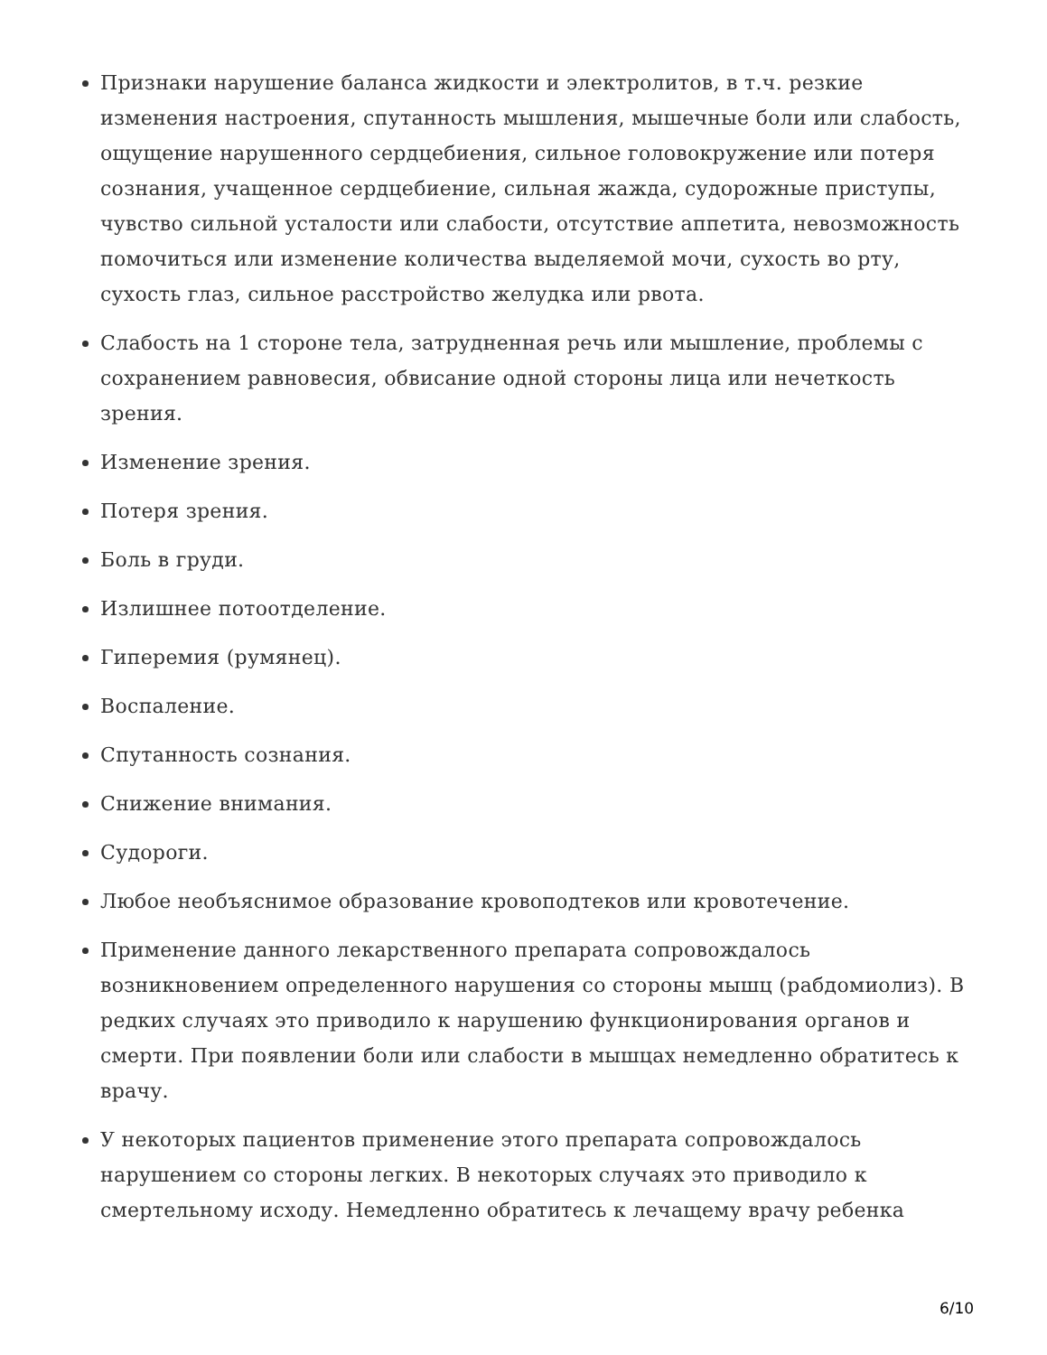Признаки нарушение баланса жидкости и электролитов, в т.ч. резкие изменения настроения, спутанность мышления, мышечные боли или слабость, ощущение нарушенного сердцебиения, сильное головокружение или потеря сознания, учащенное сердцебиение, сильная жажда, судорожные приступы, чувство сильной усталости или слабости, отсутствие аппетита, невозможность помочиться или изменение количества выделяемой мочи, сухость во рту, сухость глаз, сильное расстройство желудка или рвота.
Слабость на 1 стороне тела, затрудненная речь или мышление, проблемы с сохранением равновесия, обвисание одной стороны лица или нечеткость зрения.
Изменение зрения.
Потеря зрения.
Боль в груди.
Излишнее потоотделение.
Гиперемия (румянец).
Воспаление.
Спутанность сознания.
Снижение внимания.
Судороги.
Любое необъяснимое образование кровоподтеков или кровотечение.
Применение данного лекарственного препарата сопровождалось возникновением определенного нарушения со стороны мышц (рабдомиолиз). В редких случаях это приводило к нарушению функционирования органов и смерти. При появлении боли или слабости в мышцах немедленно обратитесь к врачу.
У некоторых пациентов применение этого препарата сопровождалось нарушением со стороны легких. В некоторых случаях это приводило к смертельному исходу. Немедленно обратитесь к лечащему врачу ребенка
6/10